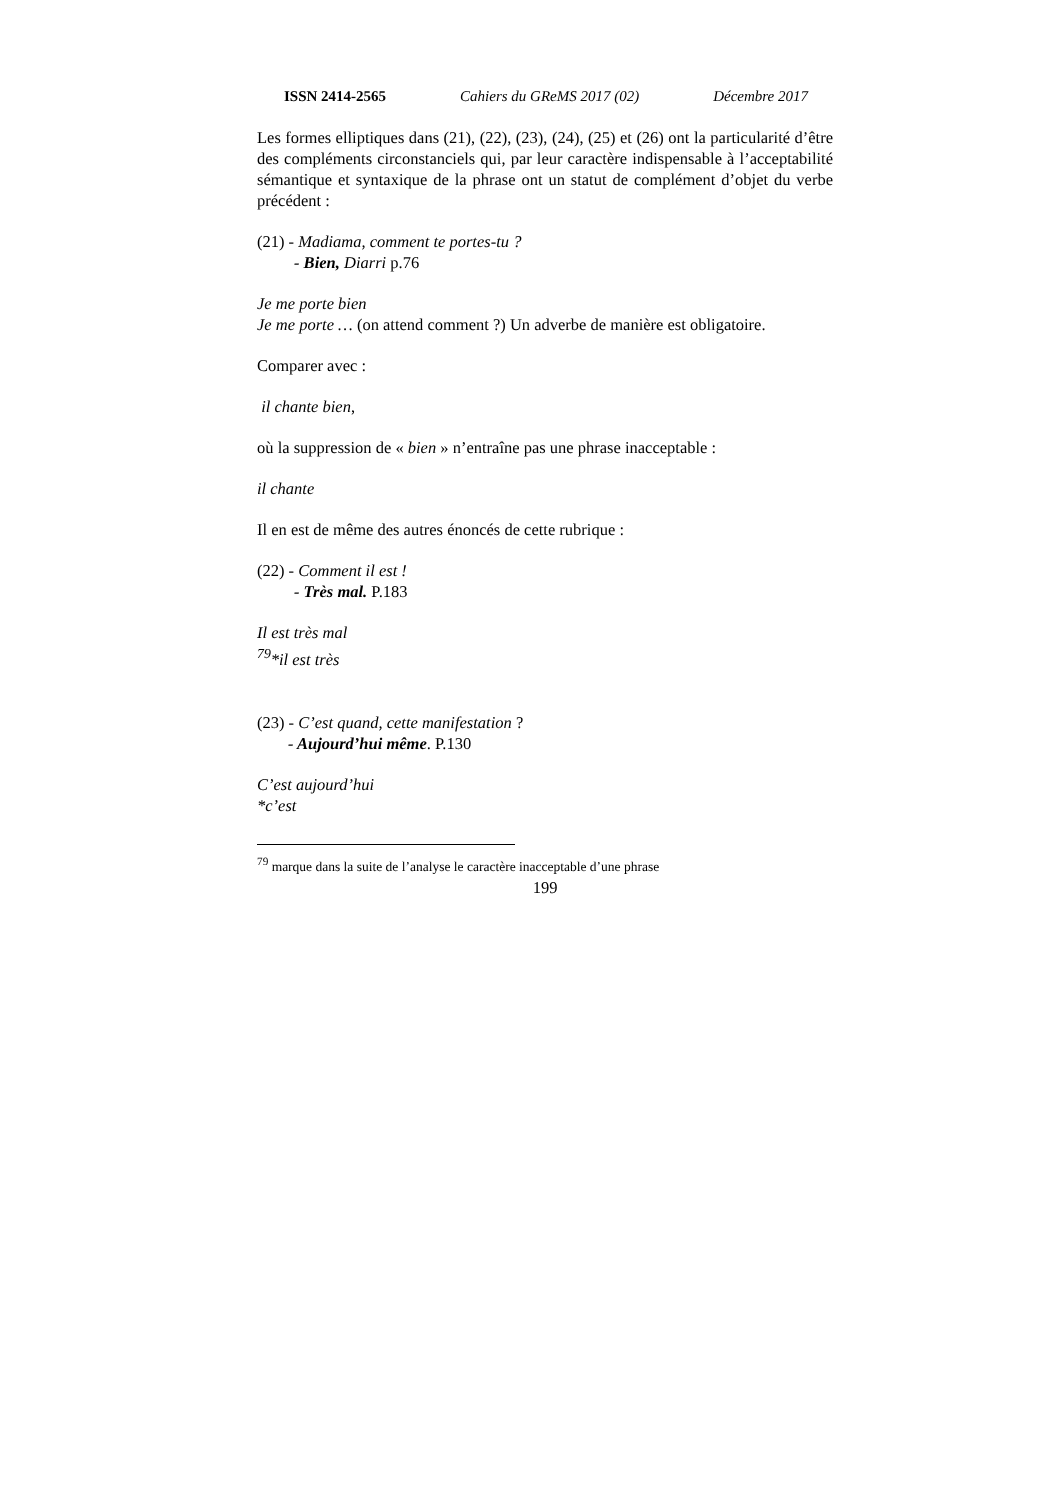ISSN 2414-2565 Cahiers du GReMS 2017 (02) Décembre 2017
Les formes elliptiques dans (21), (22), (23), (24), (25) et (26) ont la particularité d’être des compléments circonstanciels qui, par leur caractère indispensable à l’acceptabilité sémantique et syntaxique de la phrase ont un statut de complément d’objet du verbe précédent :
(21) - Madiama, comment te portes-tu ?
- Bien, Diarri p.76
Je me porte bien
Je me porte … (on attend comment ?) Un adverbe de manière est obligatoire.
Comparer avec :
il chante bien,
où la suppression de « bien » n’entraîne pas une phrase inacceptable :
il chante
Il en est de même des autres énoncés de cette rubrique :
(22) - Comment il est !
- Très mal. P.183
Il est très mal
<sup>79</sup>*il est très
(23) - C’est quand, cette manifestation ?
- Aujourd’hui même. P.130
C’est aujourd’hui
*c’est
<sup>79</sup> marque dans la suite de l’analyse le caractère inacceptable d’une phrase
199